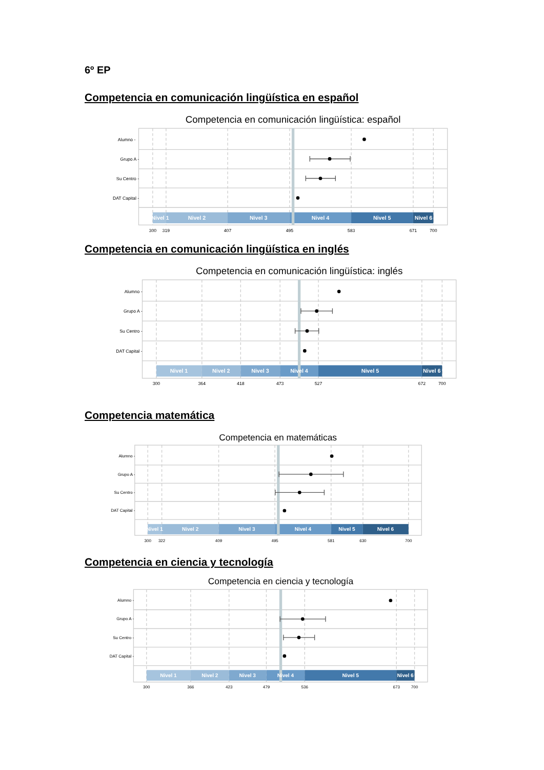6º EP
Competencia en comunicación lingüística en español
Competencia en comunicación lingüística: español
Nivel 1
Nivel 2
Nivel 3
Nivel 4
Nivel 5
Nivel 6
Alumno -
Grupo A -
Su Centro -
DAT Capital -
300
319
407
495
583
671
700
Competencia en comunicación lingüística en inglés
Competencia en comunicación lingüística: inglés
Nivel 1
Nivel 2
Nivel 3
Nivel 4
Nivel 5
Nivel 6
Alumno -
Grupo A -
Su Centro -
DAT Capital -
300
364
418
473
527
672
700
Competencia matemática
Competencia en matemáticas
Nivel 1
Nivel 2
Nivel 3
Nivel 4
Nivel 5
Nivel 6
Alumno -
Grupo A -
Su Centro -
DAT Capital -
300
322
409
495
581
630
700
Competencia en ciencia y tecnología
Competencia en ciencia y tecnología
Nivel 1
Nivel 2
Nivel 3
Nivel 4
Nivel 5
Nivel 6
Alumno -
Grupo A -
Su Centro -
DAT Capital -
300
366
423
479
536
673
700